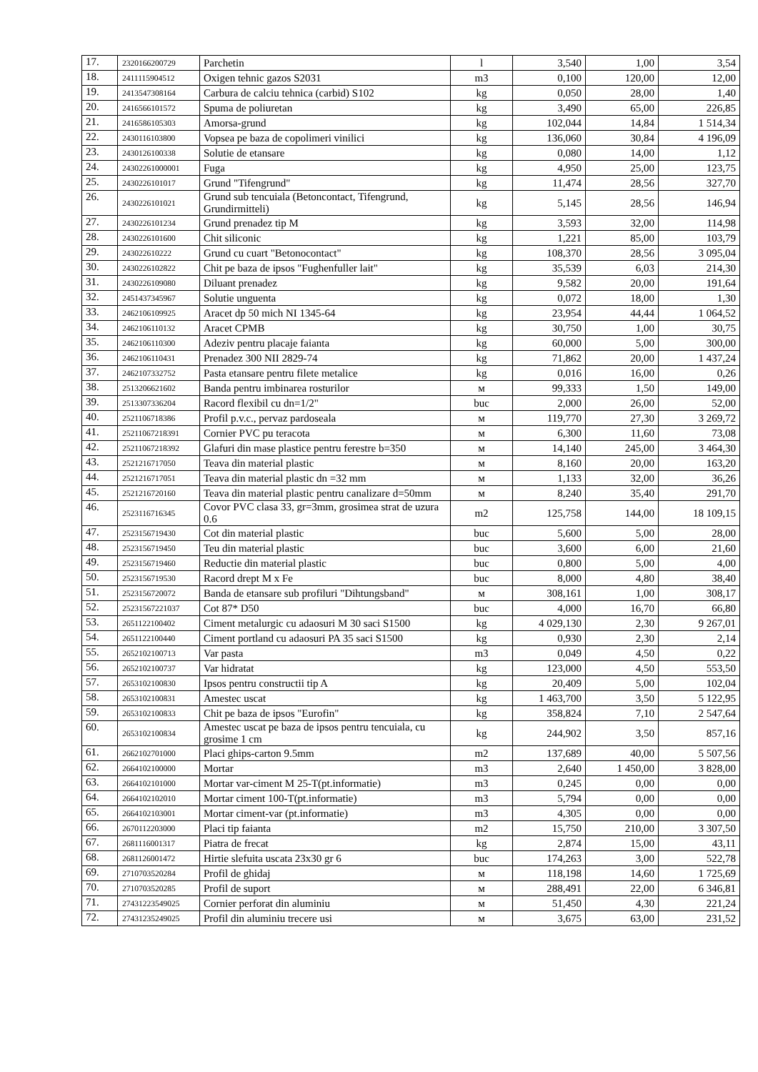| 17. | 2320166200729 | Parchetin | l | 3,540 | 1,00 | 3,54 |
| 18. | 2411115904512 | Oxigen tehnic gazos S2031 | m3 | 0,100 | 120,00 | 12,00 |
| 19. | 2413547308164 | Carbura de calciu tehnica (carbid) S102 | kg | 0,050 | 28,00 | 1,40 |
| 20. | 2416566101572 | Spuma de poliuretan | kg | 3,490 | 65,00 | 226,85 |
| 21. | 2416586105303 | Amorsa-grund | kg | 102,044 | 14,84 | 1 514,34 |
| 22. | 2430116103800 | Vopsea pe baza de copolimeri vinilici | kg | 136,060 | 30,84 | 4 196,09 |
| 23. | 2430126100338 | Solutie de etansare | kg | 0,080 | 14,00 | 1,12 |
| 24. | 24302261000001 | Fuga | kg | 4,950 | 25,00 | 123,75 |
| 25. | 2430226101017 | Grund "Tifengrund" | kg | 11,474 | 28,56 | 327,70 |
| 26. | 2430226101021 | Grund sub tencuiala (Betoncontact, Tifengrund, Grundirmitteli) | kg | 5,145 | 28,56 | 146,94 |
| 27. | 2430226101234 | Grund prenadez tip M | kg | 3,593 | 32,00 | 114,98 |
| 28. | 2430226101600 | Chit siliconic | kg | 1,221 | 85,00 | 103,79 |
| 29. | 243022610222 | Grund cu cuart "Betonocontact" | kg | 108,370 | 28,56 | 3 095,04 |
| 30. | 2430226102822 | Chit pe baza de ipsos "Fughenfuller lait" | kg | 35,539 | 6,03 | 214,30 |
| 31. | 2430226109080 | Diluant prenadez | kg | 9,582 | 20,00 | 191,64 |
| 32. | 2451437345967 | Solutie unguenta | kg | 0,072 | 18,00 | 1,30 |
| 33. | 2462106109925 | Aracet dp 50 mich NI 1345-64 | kg | 23,954 | 44,44 | 1 064,52 |
| 34. | 2462106110132 | Aracet CPMB | kg | 30,750 | 1,00 | 30,75 |
| 35. | 2462106110300 | Adeziv pentru placaje faianta | kg | 60,000 | 5,00 | 300,00 |
| 36. | 2462106110431 | Prenadez 300 NII 2829-74 | kg | 71,862 | 20,00 | 1 437,24 |
| 37. | 2462107332752 | Pasta etansare pentru filete metalice | kg | 0,016 | 16,00 | 0,26 |
| 38. | 2513206621602 | Banda pentru imbinarea rosturilor | м | 99,333 | 1,50 | 149,00 |
| 39. | 2513307336204 | Racord flexibil cu dn=1/2" | buc | 2,000 | 26,00 | 52,00 |
| 40. | 2521106718386 | Profil p.v.c., pervaz pardoseala | м | 119,770 | 27,30 | 3 269,72 |
| 41. | 25211067218391 | Cornier PVC pu teracota | м | 6,300 | 11,60 | 73,08 |
| 42. | 25211067218392 | Glafuri din mase plastice pentru ferestre b=350 | м | 14,140 | 245,00 | 3 464,30 |
| 43. | 2521216717050 | Teava din material plastic | м | 8,160 | 20,00 | 163,20 |
| 44. | 2521216717051 | Teava din material plastic dn =32 mm | м | 1,133 | 32,00 | 36,26 |
| 45. | 2521216720160 | Teava din material plastic pentru canalizare d=50mm | м | 8,240 | 35,40 | 291,70 |
| 46. | 2523116716345 | Covor PVC clasa 33, gr=3mm, grosimea strat de uzura 0.6 | m2 | 125,758 | 144,00 | 18 109,15 |
| 47. | 2523156719430 | Cot din material plastic | buc | 5,600 | 5,00 | 28,00 |
| 48. | 2523156719450 | Teu din material plastic | buc | 3,600 | 6,00 | 21,60 |
| 49. | 2523156719460 | Reductie din material plastic | buc | 0,800 | 5,00 | 4,00 |
| 50. | 2523156719530 | Racord drept M x Fe | buc | 8,000 | 4,80 | 38,40 |
| 51. | 2523156720072 | Banda de etansare sub profiluri "Dihtungsband" | м | 308,161 | 1,00 | 308,17 |
| 52. | 25231567221037 | Cot 87* D50 | buc | 4,000 | 16,70 | 66,80 |
| 53. | 2651122100402 | Ciment metalurgic cu adaosuri M 30 saci S1500 | kg | 4 029,130 | 2,30 | 9 267,01 |
| 54. | 2651122100440 | Ciment portland cu adaosuri PA 35 saci S1500 | kg | 0,930 | 2,30 | 2,14 |
| 55. | 2652102100713 | Var pasta | m3 | 0,049 | 4,50 | 0,22 |
| 56. | 2652102100737 | Var hidratat | kg | 123,000 | 4,50 | 553,50 |
| 57. | 2653102100830 | Ipsos pentru constructii tip A | kg | 20,409 | 5,00 | 102,04 |
| 58. | 2653102100831 | Amestec uscat | kg | 1 463,700 | 3,50 | 5 122,95 |
| 59. | 2653102100833 | Chit pe baza de ipsos "Eurofin" | kg | 358,824 | 7,10 | 2 547,64 |
| 60. | 2653102100834 | Amestec uscat pe baza de ipsos pentru tencuiala, cu grosime 1 cm | kg | 244,902 | 3,50 | 857,16 |
| 61. | 2662102701000 | Placi ghips-carton 9.5mm | m2 | 137,689 | 40,00 | 5 507,56 |
| 62. | 2664102100000 | Mortar | m3 | 2,640 | 1 450,00 | 3 828,00 |
| 63. | 2664102101000 | Mortar var-ciment M 25-T(pt.informatie) | m3 | 0,245 | 0,00 | 0,00 |
| 64. | 2664102102010 | Mortar ciment 100-T(pt.informatie) | m3 | 5,794 | 0,00 | 0,00 |
| 65. | 2664102103001 | Mortar ciment-var (pt.informatie) | m3 | 4,305 | 0,00 | 0,00 |
| 66. | 2670112203000 | Placi tip faianta | m2 | 15,750 | 210,00 | 3 307,50 |
| 67. | 2681116001317 | Piatra de frecat | kg | 2,874 | 15,00 | 43,11 |
| 68. | 2681126001472 | Hirtie slefuita uscata 23x30 gr 6 | buc | 174,263 | 3,00 | 522,78 |
| 69. | 2710703520284 | Profil de ghidaj | м | 118,198 | 14,60 | 1 725,69 |
| 70. | 2710703520285 | Profil de suport | м | 288,491 | 22,00 | 6 346,81 |
| 71. | 27431223549025 | Cornier perforat din aluminiu | м | 51,450 | 4,30 | 221,24 |
| 72. | 27431235249025 | Profil din aluminiu trecere usi | м | 3,675 | 63,00 | 231,52 |